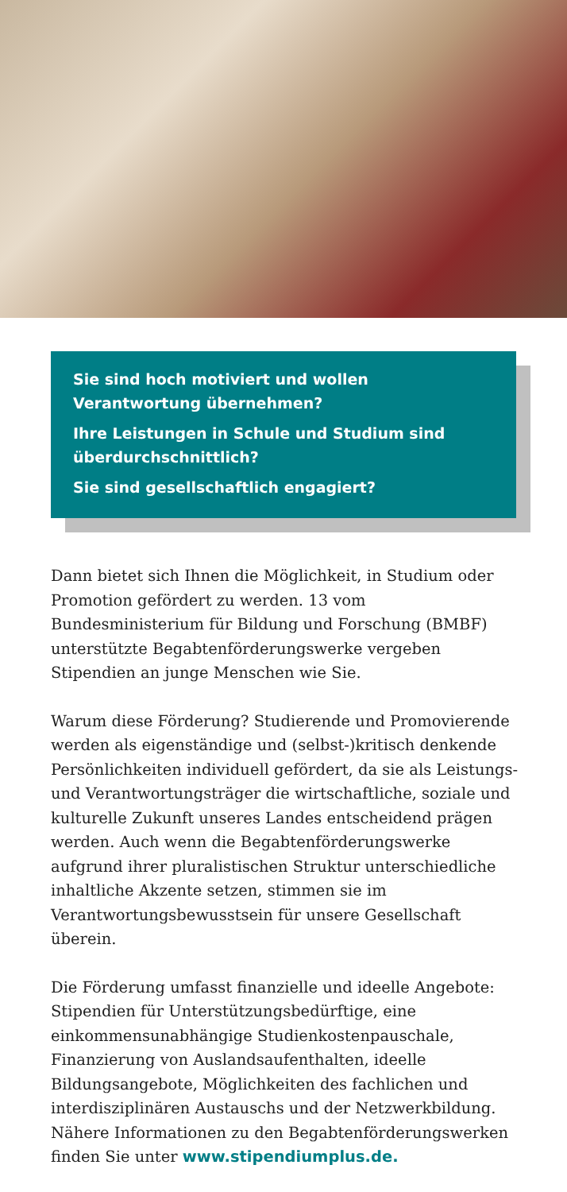Sie sind hoch motiviert und wollen Verantwortung übernehmen?
Ihre Leistungen in Schule und Studium sind überdurchschnittlich?
Sie sind gesellschaftlich engagiert?
Dann bietet sich Ihnen die Möglichkeit, in Studium oder Promotion gefördert zu werden. 13 vom Bundesministerium für Bildung und Forschung (BMBF) unterstützte Begabtenförderungswerke vergeben Stipendien an junge Menschen wie Sie.
Warum diese Förderung? Studierende und Promovierende werden als eigenständige und (selbst-)kritisch denkende Persönlichkeiten individuell gefördert, da sie als Leistungs- und Verantwortungsträger die wirtschaftliche, soziale und kulturelle Zukunft unseres Landes entscheidend prägen werden. Auch wenn die Begabtenförderungswerke aufgrund ihrer pluralistischen Struktur unterschiedliche inhaltliche Akzente setzen, stimmen sie im Verantwortungsbewusstsein für unsere Gesellschaft überein.
Die Förderung umfasst finanzielle und ideelle Angebote: Stipendien für Unterstützungsbedürftige, eine einkommensunabhängige Studienkostenpauschale, Finanzierung von Auslandsaufenthalten, ideelle Bildungsangebote, Möglichkeiten des fachlichen und interdisziplinären Austauschs und der Netzwerkbildung. Nähere Informationen zu den Begabtenförderungswerken finden Sie unter www.stipendiumplus.de.